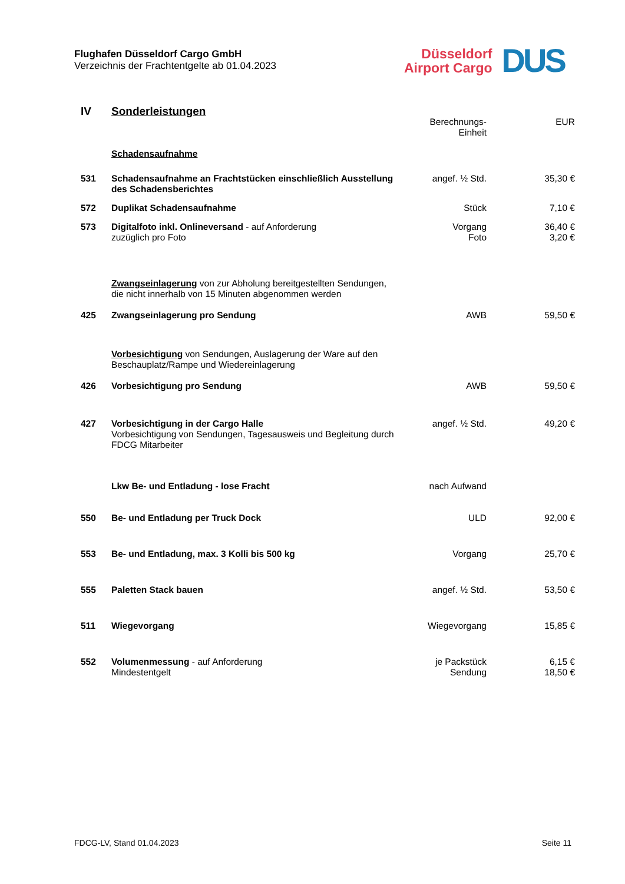Flughafen Düsseldorf Cargo GmbH
Verzeichnis der Frachtentgelte ab 01.04.2023
Düsseldorf
Airport Cargo
DUS
| IV | Sonderleistungen | | |
| | | Berechnungs- Einheit | EUR |
| | Schadensaufnahme | | |
| 531 | Schadensaufnahme an Frachtstücken einschließlich Ausstellung des Schadensberichtes | angef. ½ Std. | 35,30 € |
| 572 | Duplikat Schadensaufnahme | Stück | 7,10 € |
| 573 | Digitalfoto inkl. Onlineversand - auf Anforderung zuzüglich pro Foto | Vorgang Foto | 36,40 € 3,20 € |
| | Zwangseinlagerung von zur Abholung bereitgestellten Sendungen, die nicht innerhalb von 15 Minuten abgenommen werden | | |
| 425 | Zwangseinlagerung pro Sendung | AWB | 59,50 € |
| | Vorbesichtigung von Sendungen, Auslagerung der Ware auf den Beschauplatz/Rampe und Wiedereinlagerung | | |
| 426 | Vorbesichtigung pro Sendung | AWB | 59,50 € |
| 427 | Vorbesichtigung in der Cargo Halle Vorbesichtigung von Sendungen, Tagesausweis und Begleitung durch FDCG Mitarbeiter | angef. ½ Std. | 49,20 € |
| | Lkw Be- und Entladung - lose Fracht | nach Aufwand | |
| 550 | Be- und Entladung per Truck Dock | ULD | 92,00 € |
| 553 | Be- und Entladung, max. 3 Kolli bis 500 kg | Vorgang | 25,70 € |
| 555 | Paletten Stack bauen | angef. ½ Std. | 53,50 € |
| 511 | Wiegevorgang | Wiegevorgang | 15,85 € |
| 552 | Volumenmessung - auf Anforderung Mindestentgelt | je Packstück Sendung | 6,15 € 18,50 € |
FDCG-LV, Stand 01.04.2023 Seite 11